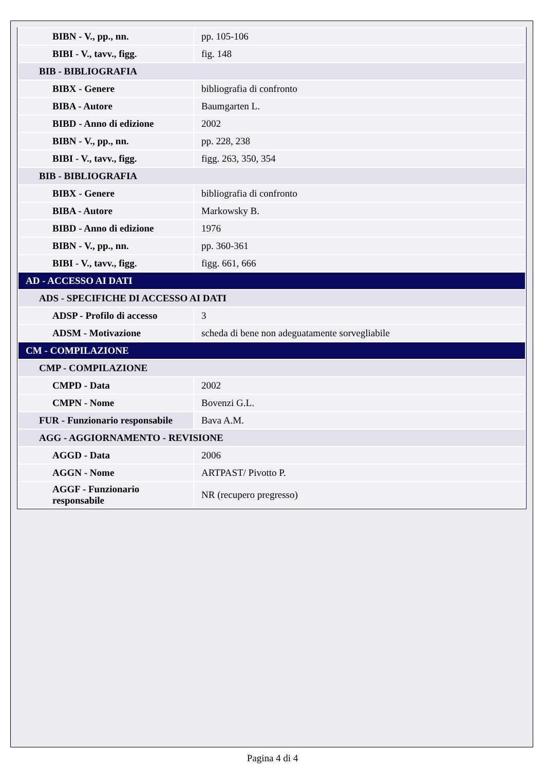| BIBN - V., pp., nn. | pp. 105-106 |
| BIBI - V., tavv., figg. | fig. 148 |
| BIB - BIBLIOGRAFIA | |
| BIBX - Genere | bibliografia di confronto |
| BIBA - Autore | Baumgarten L. |
| BIBD - Anno di edizione | 2002 |
| BIBN - V., pp., nn. | pp. 228, 238 |
| BIBI - V., tavv., figg. | figg. 263, 350, 354 |
| BIB - BIBLIOGRAFIA | |
| BIBX - Genere | bibliografia di confronto |
| BIBA - Autore | Markowsky B. |
| BIBD - Anno di edizione | 1976 |
| BIBN - V., pp., nn. | pp. 360-361 |
| BIBI - V., tavv., figg. | figg. 661, 666 |
| AD - ACCESSO AI DATI | |
| ADS - SPECIFICHE DI ACCESSO AI DATI | |
| ADSP - Profilo di accesso | 3 |
| ADSM - Motivazione | scheda di bene non adeguatamente sorvegliabile |
| CM - COMPILAZIONE | |
| CMP - COMPILAZIONE | |
| CMPD - Data | 2002 |
| CMPN - Nome | Bovenzi G.L. |
| FUR - Funzionario responsabile | Bava A.M. |
| AGG - AGGIORNAMENTO - REVISIONE | |
| AGGD - Data | 2006 |
| AGGN - Nome | ARTPAST/ Pivotto P. |
| AGGF - Funzionario responsabile | NR (recupero pregresso) |
Pagina 4 di 4